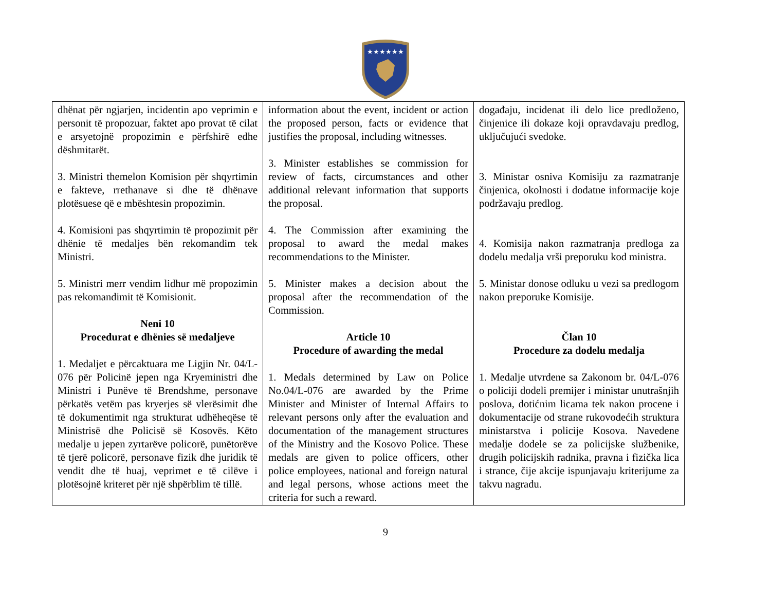★★★★★★
| dhënat për ngjarjen, incidentin apo veprimin e personit të propozuar, faktet apo provat të cilat e arsyetojnë propozimin e përfshirë edhe dëshmitarët. 3. Ministri themelon Komision për shqyrtimin e fakteve, rrethanave si dhe të dhënave plotësuese që e mbështesin propozimin. 4. Komisioni pas shqyrtimin të propozimit për dhënie të medaljes bën rekomandim tek Ministri. 5. Ministri merr vendim lidhur më propozimin pas rekomandimit të Komisionit. Neni 10 Procedurat e dhënies së medaljeve 1. Medaljet e përcaktuara me Ligjin Nr. 04/L-076 për Policinë jepen nga Kryeministri dhe Ministri i Punëve të Brendshme, personave përkatës vetëm pas kryerjes së vlerësimit dhe të dokumentimit nga strukturat udhëheqëse të Ministrisë dhe Policisë së Kosovës. Këto medalje u jepen zyrtarëve policorë, punëtorëve të tjerë policorë, personave fizik dhe juridik të vendit dhe të huaj, veprimet e të cilëve i plotësojnë kriteret për një shpërblim të tillë. | information about the event, incident or action the proposed person, facts or evidence that justifies the proposal, including witnesses. 3. Minister establishes se commission for review of facts, circumstances and other additional relevant information that supports the proposal. 4. The Commission after examining the proposal to award the medal makes recommendations to the Minister. 5. Minister makes a decision about the proposal after the recommendation of the Commission. Article 10 Procedure of awarding the medal 1. Medals determined by Law on Police No.04/L-076 are awarded by the Prime Minister and Minister of Internal Affairs to relevant persons only after the evaluation and documentation of the management structures of the Ministry and the Kosovo Police. These medals are given to police officers, other police employees, national and foreign natural and legal persons, whose actions meet the criteria for such a reward. | događaju, incidenat ili delo lice predloženo, činjenice ili dokaze koji opravdavaju predlog, uključujući svedoke. 3. Ministar osniva Komisiju za razmatranje činjenica, okolnosti i dodatne informacije koje podržavaju predlog. 4. Komisija nakon razmatranja predloga za dodelu medalja vrši preporuku kod ministra. 5. Ministar donose odluku u vezi sa predlogom nakon preporuke Komisije. Član 10 Procedure za dodelu medalja 1. Medalje utvrdene sa Zakonom br. 04/L-076 o policiji dodeli premijer i ministar unutrašnjih poslova, dotićnim licama tek nakon procene i dokumentacije od strane rukovodećih struktura ministarstva i policije Kosova. Navedene medalje dodele se za policijske službenike, drugih policijskih radnika, pravna i fizička lica i strance, čije akcije ispunjavaju kriterijume za takvu nagradu. |
9